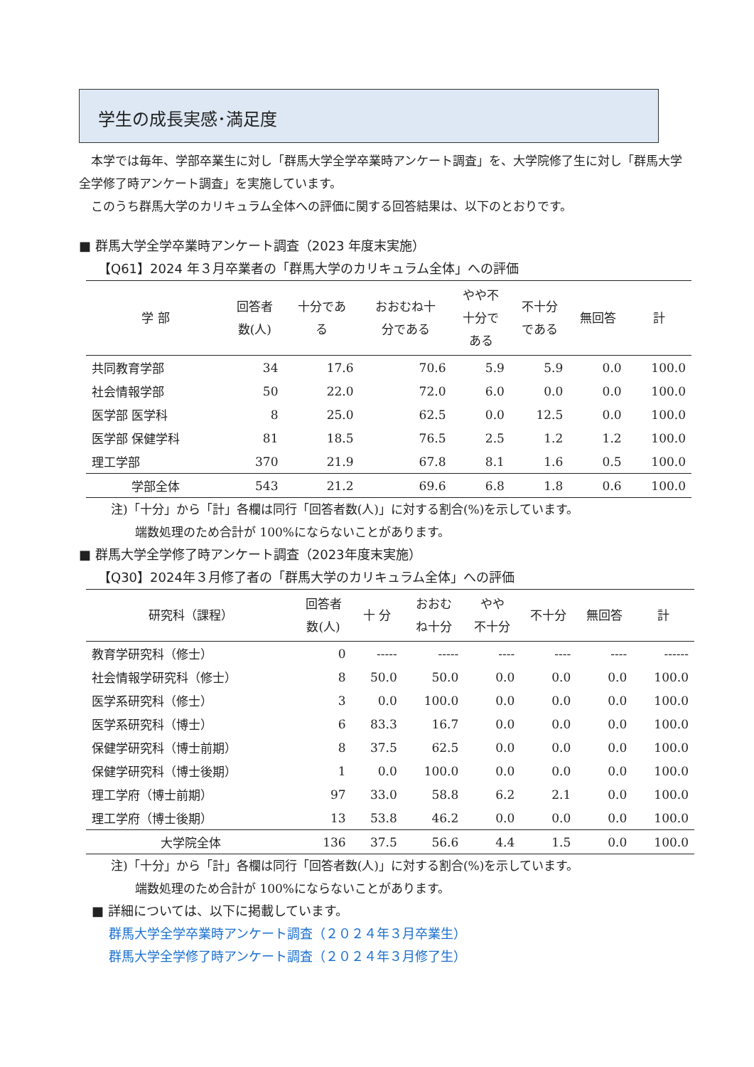学生の成長実感･満足度
　本学では毎年、学部卒業生に対し「群馬大学全学卒業時アンケート調査」を、大学院修了生に対し「群馬大学全学修了時アンケート調査」を実施しています。
　このうち群馬大学のカリキュラム全体への評価に関する回答結果は、以下のとおりです。
■ 群馬大学全学卒業時アンケート調査（2023 年度末実施）
　　【Q61】2024 年３月卒業者の「群馬大学のカリキュラム全体」への評価
| 学 部 | 回答者 数(人) | 十分であ る | おおむね十 分である | やや不 十分で ある | 不十分 である | 無回答 | 計 |
| --- | --- | --- | --- | --- | --- | --- | --- |
| 共同教育学部 | 34 | 17.6 | 70.6 | 5.9 | 5.9 | 0.0 | 100.0 |
| 社会情報学部 | 50 | 22.0 | 72.0 | 6.0 | 0.0 | 0.0 | 100.0 |
| 医学部 医学科 | 8 | 25.0 | 62.5 | 0.0 | 12.5 | 0.0 | 100.0 |
| 医学部 保健学科 | 81 | 18.5 | 76.5 | 2.5 | 1.2 | 1.2 | 100.0 |
| 理工学部 | 370 | 21.9 | 67.8 | 8.1 | 1.6 | 0.5 | 100.0 |
| 学部全体 | 543 | 21.2 | 69.6 | 6.8 | 1.8 | 0.6 | 100.0 |
注)「十分」から「計」各欄は同行「回答者数(人)」に対する割合(%)を示しています。
　　端数処理のため合計が 100%にならないことがあります。
■ 群馬大学全学修了時アンケート調査（2023年度末実施）
　　【Q30】2024年３月修了者の「群馬大学のカリキュラム全体」への評価
| 研究科（課程） | 回答者 数(人) | 十 分 | おおむ ね十分 | やや 不十分 | 不十分 | 無回答 | 計 |
| --- | --- | --- | --- | --- | --- | --- | --- |
| 教育学研究科（修士） | 0 | ----- | ----- | ---- | ---- | ---- | ------ |
| 社会情報学研究科（修士） | 8 | 50.0 | 50.0 | 0.0 | 0.0 | 0.0 | 100.0 |
| 医学系研究科（修士） | 3 | 0.0 | 100.0 | 0.0 | 0.0 | 0.0 | 100.0 |
| 医学系研究科（博士） | 6 | 83.3 | 16.7 | 0.0 | 0.0 | 0.0 | 100.0 |
| 保健学研究科（博士前期） | 8 | 37.5 | 62.5 | 0.0 | 0.0 | 0.0 | 100.0 |
| 保健学研究科（博士後期） | 1 | 0.0 | 100.0 | 0.0 | 0.0 | 0.0 | 100.0 |
| 理工学府（博士前期） | 97 | 33.0 | 58.8 | 6.2 | 2.1 | 0.0 | 100.0 |
| 理工学府（博士後期） | 13 | 53.8 | 46.2 | 0.0 | 0.0 | 0.0 | 100.0 |
| 大学院全体 | 136 | 37.5 | 56.6 | 4.4 | 1.5 | 0.0 | 100.0 |
注)「十分」から「計」各欄は同行「回答者数(人)」に対する割合(%)を示しています。
　　端数処理のため合計が 100%にならないことがあります。
　■ 詳細については、以下に掲載しています。
群馬大学全学卒業時アンケート調査（２０２４年３月卒業生）
群馬大学全学修了時アンケート調査（２０２４年３月修了生）